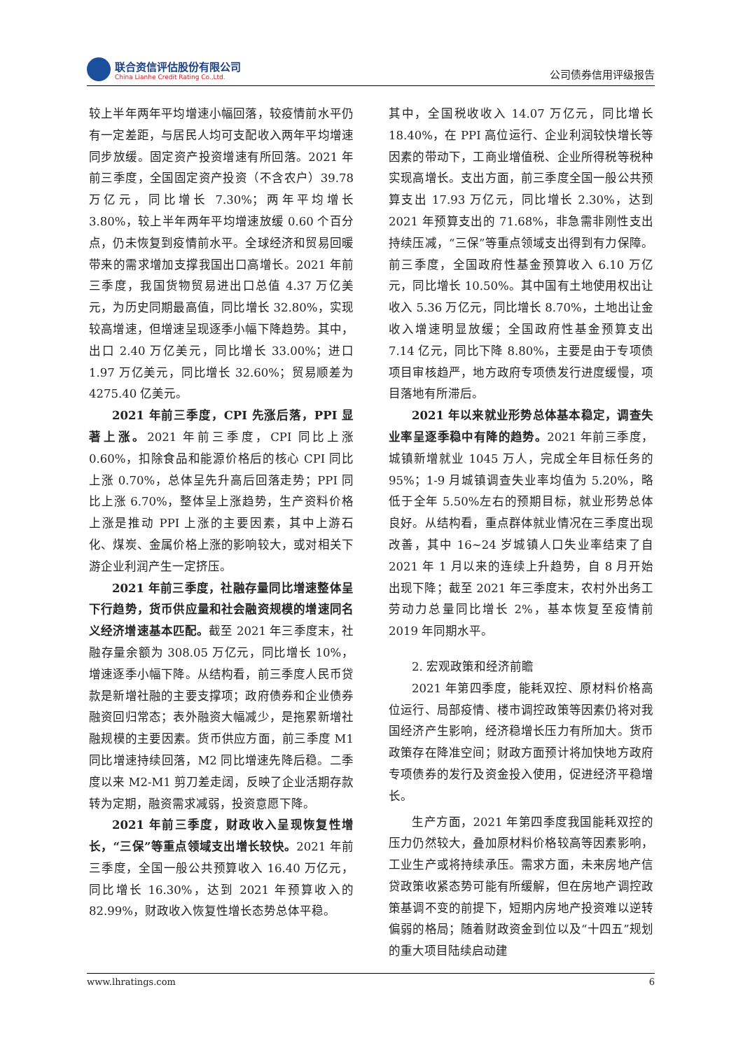联合资信评估股份有限公司
China Lianhe Credit Rating Co.,Ltd.
公司债券信用评级报告
较上半年两年平均增速小幅回落，较疫情前水平仍有一定差距，与居民人均可支配收入两年平均增速同步放缓。固定资产投资增速有所回落。2021 年前三季度，全国固定资产投资（不含农户）39.78 万亿元，同比增长 7.30%；两年平均增长 3.80%，较上半年两年平均增速放缓 0.60 个百分点，仍未恢复到疫情前水平。全球经济和贸易回暖带来的需求增加支撑我国出口高增长。2021 年前三季度，我国货物贸易进出口总值 4.37 万亿美元，为历史同期最高值，同比增长 32.80%，实现较高增速，但增速呈现逐季小幅下降趋势。其中，出口 2.40 万亿美元，同比增长 33.00%；进口 1.97 万亿美元，同比增长 32.60%；贸易顺差为 4275.40 亿美元。
2021 年前三季度，CPI 先涨后落，PPI 显著上涨。2021 年前三季度，CPI 同比上涨 0.60%，扣除食品和能源价格后的核心 CPI 同比上涨 0.70%，总体呈先升高后回落走势；PPI 同比上涨 6.70%，整体呈上涨趋势，生产资料价格上涨是推动 PPI 上涨的主要因素，其中上游石化、煤炭、金属价格上涨的影响较大，或对相关下游企业利润产生一定挤压。
2021 年前三季度，社融存量同比增速整体呈下行趋势，货币供应量和社会融资规模的增速同名义经济增速基本匹配。截至 2021 年三季度末，社融存量余额为 308.05 万亿元，同比增长 10%，增速逐季小幅下降。从结构看，前三季度人民币贷款是新增社融的主要支撑项；政府债券和企业债券融资回归常态；表外融资大幅减少，是拖累新增社融规模的主要因素。货币供应方面，前三季度 M1 同比增速持续回落，M2 同比增速先降后稳。二季度以来 M2-M1 剪刀差走阔，反映了企业活期存款转为定期，融资需求减弱，投资意愿下降。
2021 年前三季度，财政收入呈现恢复性增长，“三保”等重点领域支出增长较快。2021 年前三季度，全国一般公共预算收入 16.40 万亿元，同比增长 16.30%，达到 2021 年预算收入的 82.99%，财政收入恢复性增长态势总体平稳。
其中，全国税收收入 14.07 万亿元，同比增长 18.40%，在 PPI 高位运行、企业利润较快增长等因素的带动下，工商业增值税、企业所得税等税种实现高增长。支出方面，前三季度全国一般公共预算支出 17.93 万亿元，同比增长 2.30%，达到 2021 年预算支出的 71.68%，非急需非刚性支出持续压减，“三保”等重点领域支出得到有力保障。前三季度，全国政府性基金预算收入 6.10 万亿元，同比增长 10.50%。其中国有土地使用权出让收入 5.36 万亿元，同比增长 8.70%，土地出让金收入增速明显放缓；全国政府性基金预算支出 7.14 亿元，同比下降 8.80%，主要是由于专项债项目审核趋严，地方政府专项债发行进度缓慢，项目落地有所滞后。
2021 年以来就业形势总体基本稳定，调查失业率呈逐季稳中有降的趋势。2021 年前三季度，城镇新增就业 1045 万人，完成全年目标任务的 95%；1-9 月城镇调查失业率均值为 5.20%，略低于全年 5.50%左右的预期目标，就业形势总体良好。从结构看，重点群体就业情况在三季度出现改善，其中 16~24 岁城镇人口失业率结束了自 2021 年 1 月以来的连续上升趋势，自 8 月开始出现下降；截至 2021 年三季度末，农村外出务工劳动力总量同比增长 2%，基本恢复至疫情前 2019 年同期水平。
2. 宏观政策和经济前瞻
2021 年第四季度，能耗双控、原材料价格高位运行、局部疫情、楼市调控政策等因素仍将对我国经济产生影响，经济稳增长压力有所加大。货币政策存在降准空间；财政方面预计将加快地方政府专项债券的发行及资金投入使用，促进经济平稳增长。
生产方面，2021 年第四季度我国能耗双控的压力仍然较大，叠加原材料价格较高等因素影响，工业生产或将持续承压。需求方面，未来房地产信贷政策收紧态势可能有所缓解，但在房地产调控政策基调不变的前提下，短期内房地产投资难以逆转偏弱的格局；随着财政资金到位以及“十四五”规划的重大项目陆续启动建
www.lhratings.com 6